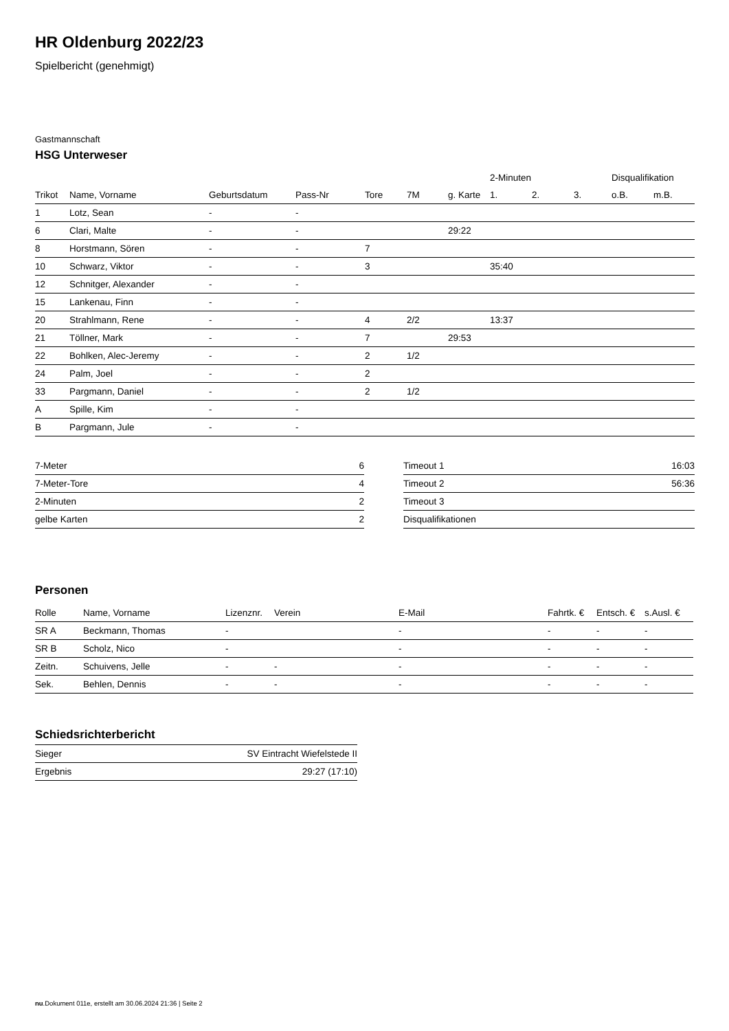HR Oldenburg 2022/23
Spielbericht (genehmigt)
Gastmannschaft
HSG Unterweser
| | | | | | | | 2-Minuten | | | Disqualifikation | |
| --- | --- | --- | --- | --- | --- | --- | --- | --- | --- | --- | --- |
| Trikot | Name, Vorname | Geburtsdatum | Pass-Nr | Tore | 7M | g. Karte | 1. | 2. | 3. | o.B. | m.B. |
| 1 | Lotz, Sean | - | - | | | | | | | | |
| 6 | Clari, Malte | - | - | | | 29:22 | | | | | |
| 8 | Horstmann, Sören | - | - | 7 | | | | | | | |
| 10 | Schwarz, Viktor | - | - | 3 | | | 35:40 | | | | |
| 12 | Schnitger, Alexander | - | - | | | | | | | | |
| 15 | Lankenau, Finn | - | - | | | | | | | | |
| 20 | Strahlmann, Rene | - | - | 4 | 2/2 | | 13:37 | | | | |
| 21 | Töllner, Mark | - | - | 7 | | 29:53 | | | | | |
| 22 | Bohlken, Alec-Jeremy | - | - | 2 | 1/2 | | | | | | |
| 24 | Palm, Joel | - | - | 2 | | | | | | | |
| 33 | Pargmann, Daniel | - | - | 2 | 1/2 | | | | | | |
| A | Spille, Kim | - | - | | | | | | | | |
| B | Pargmann, Jule | - | - | | | | | | | | |
| 7-Meter | 6 |
| 7-Meter-Tore | 4 |
| 2-Minuten | 2 |
| gelbe Karten | 2 |
| Timeout 1 | 16:03 |
| Timeout 2 | 56:36 |
| Timeout 3 | |
| Disqualifikationen | |
Personen
| Rolle | Name, Vorname | Lizenznr. | Verein | E-Mail | Fahrtk. € | Entsch. € | s.Ausl. € |
| --- | --- | --- | --- | --- | --- | --- | --- |
| SR A | Beckmann, Thomas | - | | - | - | - | - |
| SR B | Scholz, Nico | - | | - | - | - | - |
| Zeitn. | Schuivens, Jelle | - | - | - | - | - | - |
| Sek. | Behlen, Dennis | - | - | - | - | - | - |
Schiedsrichterbericht
| Sieger | SV Eintracht Wiefelstede II |
| Ergebnis | 29:27 (17:10) |
nu.Dokument 011e, erstellt am 30.06.2024 21:36 | Seite 2